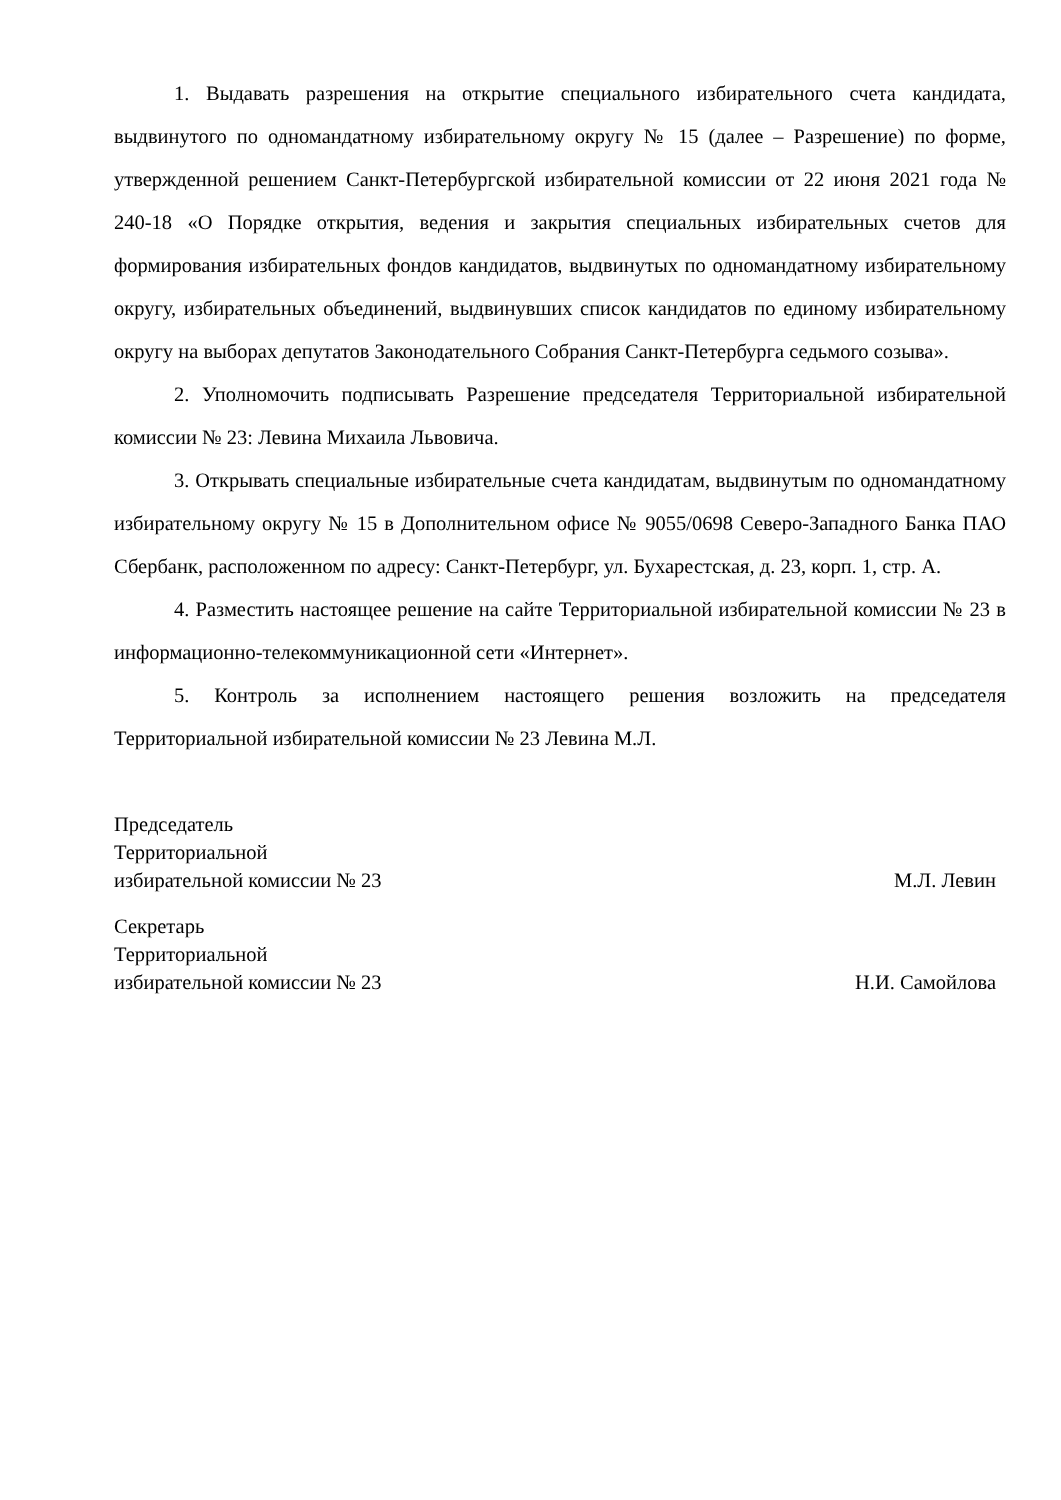1. Выдавать разрешения на открытие специального избирательного счета кандидата, выдвинутого по одномандатному избирательному округу № 15 (далее – Разрешение) по форме, утвержденной решением Санкт-Петербургской избирательной комиссии от 22 июня 2021 года № 240-18 «О Порядке открытия, ведения и закрытия специальных избирательных счетов для формирования избирательных фондов кандидатов, выдвинутых по одномандатному избирательному округу, избирательных объединений, выдвинувших список кандидатов по единому избирательному округу на выборах депутатов Законодательного Собрания Санкт-Петербурга седьмого созыва».
2. Уполномочить подписывать Разрешение председателя Территориальной избирательной комиссии № 23: Левина Михаила Львовича.
3. Открывать специальные избирательные счета кандидатам, выдвинутым по одномандатному избирательному округу № 15 в Дополнительном офисе № 9055/0698 Северо-Западного Банка ПАО Сбербанк, расположенном по адресу: Санкт-Петербург, ул. Бухарестская, д. 23, корп. 1, стр. А.
4. Разместить настоящее решение на сайте Территориальной избирательной комиссии № 23 в информационно-телекоммуникационной сети «Интернет».
5. Контроль за исполнением настоящего решения возложить на председателя Территориальной избирательной комиссии № 23 Левина М.Л.
Председатель
Территориальной
избирательной комиссии № 23
М.Л. Левин
Секретарь
Территориальной
избирательной комиссии № 23
Н.И. Самойлова